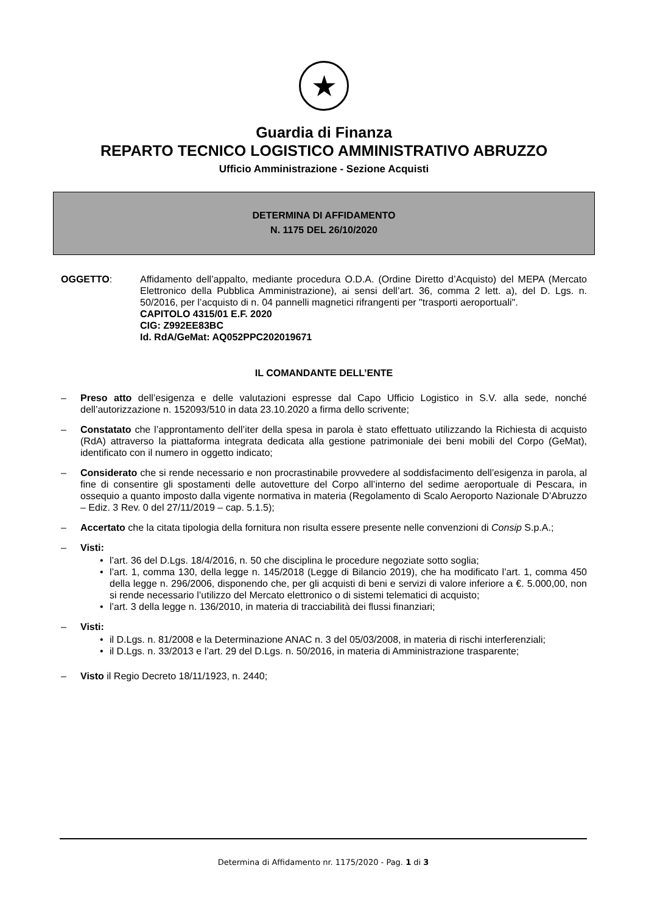★
Guardia di Finanza
REPARTO TECNICO LOGISTICO AMMINISTRATIVO ABRUZZO
Ufficio Amministrazione - Sezione Acquisti
DETERMINA DI AFFIDAMENTO
N. 1175 DEL 26/10/2020
OGGETTO: Affidamento dell’appalto, mediante procedura O.D.A. (Ordine Diretto d’Acquisto) del MEPA (Mercato Elettronico della Pubblica Amministrazione), ai sensi dell’art. 36, comma 2 lett. a), del D. Lgs. n. 50/2016, per l’acquisto di n. 04 pannelli magnetici rifrangenti per "trasporti aeroportuali".
CAPITOLO 4315/01 E.F. 2020
CIG: Z992EE83BC
Id. RdA/GeMat: AQ052PPC202019671
IL COMANDANTE DELL’ENTE
– Preso atto dell’esigenza e delle valutazioni espresse dal Capo Ufficio Logistico in S.V. alla sede, nonché dell’autorizzazione n. 152093/510 in data 23.10.2020 a firma dello scrivente;
– Constatato che l’approntamento dell’iter della spesa in parola è stato effettuato utilizzando la Richiesta di acquisto (RdA) attraverso la piattaforma integrata dedicata alla gestione patrimoniale dei beni mobili del Corpo (GeMat), identificato con il numero in oggetto indicato;
– Considerato che si rende necessario e non procrastinabile provvedere al soddisfacimento dell’esigenza in parola, al fine di consentire gli spostamenti delle autovetture del Corpo all’interno del sedime aeroportuale di Pescara, in ossequio a quanto imposto dalla vigente normativa in materia (Regolamento di Scalo Aeroporto Nazionale D’Abruzzo – Ediz. 3 Rev. 0 del 27/11/2019 – cap. 5.1.5);
– Accertato che la citata tipologia della fornitura non risulta essere presente nelle convenzioni di Consip S.p.A.;
– Visti:
• l’art. 36 del D.Lgs. 18/4/2016, n. 50 che disciplina le procedure negoziate sotto soglia;
• l’art. 1, comma 130, della legge n. 145/2018 (Legge di Bilancio 2019), che ha modificato l’art. 1, comma 450 della legge n. 296/2006, disponendo che, per gli acquisti di beni e servizi di valore inferiore a €. 5.000,00, non si rende necessario l’utilizzo del Mercato elettronico o di sistemi telematici di acquisto;
• l’art. 3 della legge n. 136/2010, in materia di tracciabilità dei flussi finanziari;
– Visti:
• il D.Lgs. n. 81/2008 e la Determinazione ANAC n. 3 del 05/03/2008, in materia di rischi interferenziali;
• il D.Lgs. n. 33/2013 e l’art. 29 del D.Lgs. n. 50/2016, in materia di Amministrazione trasparente;
– Visto il Regio Decreto 18/11/1923, n. 2440;
Determina di Affidamento nr. 1175/2020 - Pag. 1 di 3